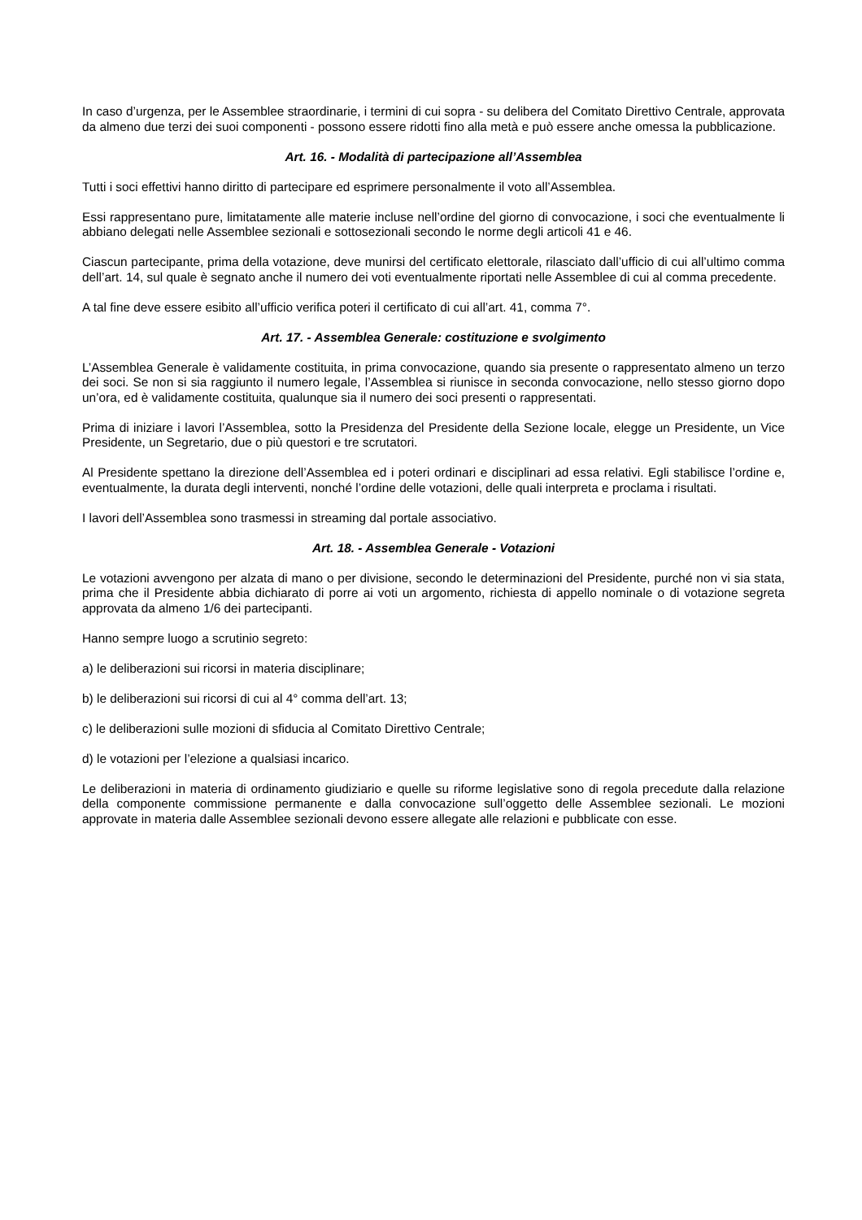In caso d’urgenza, per le Assemblee straordinarie, i termini di cui sopra - su delibera del Comitato Direttivo Centrale, approvata da almeno due terzi dei suoi componenti - possono essere ridotti fino alla metà e può essere anche omessa la pubblicazione.
Art. 16. - Modalità di partecipazione all’Assemblea
Tutti i soci effettivi hanno diritto di partecipare ed esprimere personalmente il voto all’Assemblea.
Essi rappresentano pure, limitatamente alle materie incluse nell’ordine del giorno di convocazione, i soci che eventualmente li abbiano delegati nelle Assemblee sezionali e sottosezionali secondo le norme degli articoli 41 e 46.
Ciascun partecipante, prima della votazione, deve munirsi del certificato elettorale, rilasciato dall’ufficio di cui all’ultimo comma dell’art. 14, sul quale è segnato anche il numero dei voti eventualmente riportati nelle Assemblee di cui al comma precedente.
A tal fine deve essere esibito all’ufficio verifica poteri il certificato di cui all’art. 41, comma 7°.
Art. 17. - Assemblea Generale: costituzione e svolgimento
L’Assemblea Generale è validamente costituita, in prima convocazione, quando sia presente o rappresentato almeno un terzo dei soci. Se non si sia raggiunto il numero legale, l’Assemblea si riunisce in seconda convocazione, nello stesso giorno dopo un’ora, ed è validamente costituita, qualunque sia il numero dei soci presenti o rappresentati.
Prima di iniziare i lavori l’Assemblea, sotto la Presidenza del Presidente della Sezione locale, elegge un Presidente, un Vice Presidente, un Segretario, due o più questori e tre scrutatori.
Al Presidente spettano la direzione dell’Assemblea ed i poteri ordinari e disciplinari ad essa relativi. Egli stabilisce l’ordine e, eventualmente, la durata degli interventi, nonché l’ordine delle votazioni, delle quali interpreta e proclama i risultati.
I lavori dell’Assemblea sono trasmessi in streaming dal portale associativo.
Art. 18. - Assemblea Generale - Votazioni
Le votazioni avvengono per alzata di mano o per divisione, secondo le determinazioni del Presidente, purché non vi sia stata, prima che il Presidente abbia dichiarato di porre ai voti un argomento, richiesta di appello nominale o di votazione segreta approvata da almeno 1/6 dei partecipanti.
Hanno sempre luogo a scrutinio segreto:
a) le deliberazioni sui ricorsi in materia disciplinare;
b) le deliberazioni sui ricorsi di cui al 4° comma dell’art. 13;
c) le deliberazioni sulle mozioni di sfiducia al Comitato Direttivo Centrale;
d) le votazioni per l’elezione a qualsiasi incarico.
Le deliberazioni in materia di ordinamento giudiziario e quelle su riforme legislative sono di regola precedute dalla relazione della componente commissione permanente e dalla convocazione sull’oggetto delle Assemblee sezionali. Le mozioni approvate in materia dalle Assemblee sezionali devono essere allegate alle relazioni e pubblicate con esse.